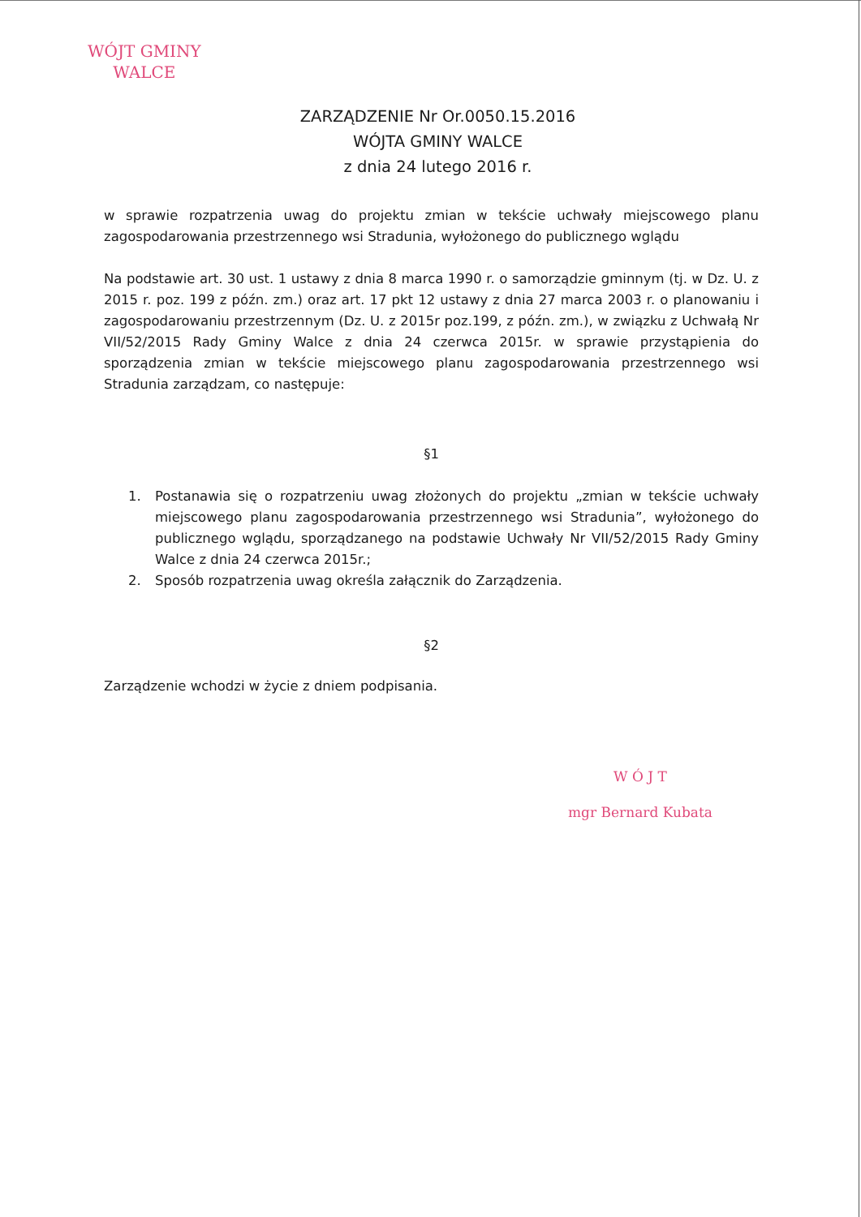WÓJT GMINY
WALCE
ZARZĄDZENIE Nr Or.0050.15.2016
WÓJTA GMINY WALCE
z dnia 24 lutego 2016 r.
w sprawie rozpatrzenia uwag do projektu zmian w tekście uchwały miejscowego planu zagospodarowania przestrzennego wsi Stradunia, wyłożonego do publicznego wglądu
Na podstawie art. 30 ust. 1 ustawy z dnia 8 marca 1990 r. o samorządzie gminnym (tj. w Dz. U. z 2015 r. poz. 199 z późn. zm.) oraz art. 17 pkt 12 ustawy z dnia 27 marca 2003 r. o planowaniu i zagospodarowaniu przestrzennym (Dz. U. z 2015r poz.199, z późn. zm.), w związku z Uchwałą Nr VII/52/2015 Rady Gminy Walce z dnia 24 czerwca 2015r. w sprawie przystąpienia do sporządzenia zmian w tekście miejscowego planu zagospodarowania przestrzennego wsi Stradunia zarządzam, co następuje:
§1
1. Postanawia się o rozpatrzeniu uwag złożonych do projektu „zmian w tekście uchwały miejscowego planu zagospodarowania przestrzennego wsi Stradunia”, wyłożonego do publicznego wglądu, sporządzanego na podstawie Uchwały Nr VII/52/2015 Rady Gminy Walce z dnia 24 czerwca 2015r.;
2. Sposób rozpatrzenia uwag określa załącznik do Zarządzenia.
§2
Zarządzenie wchodzi w życie z dniem podpisania.
W Ó J T
mgr Bernard Kubata